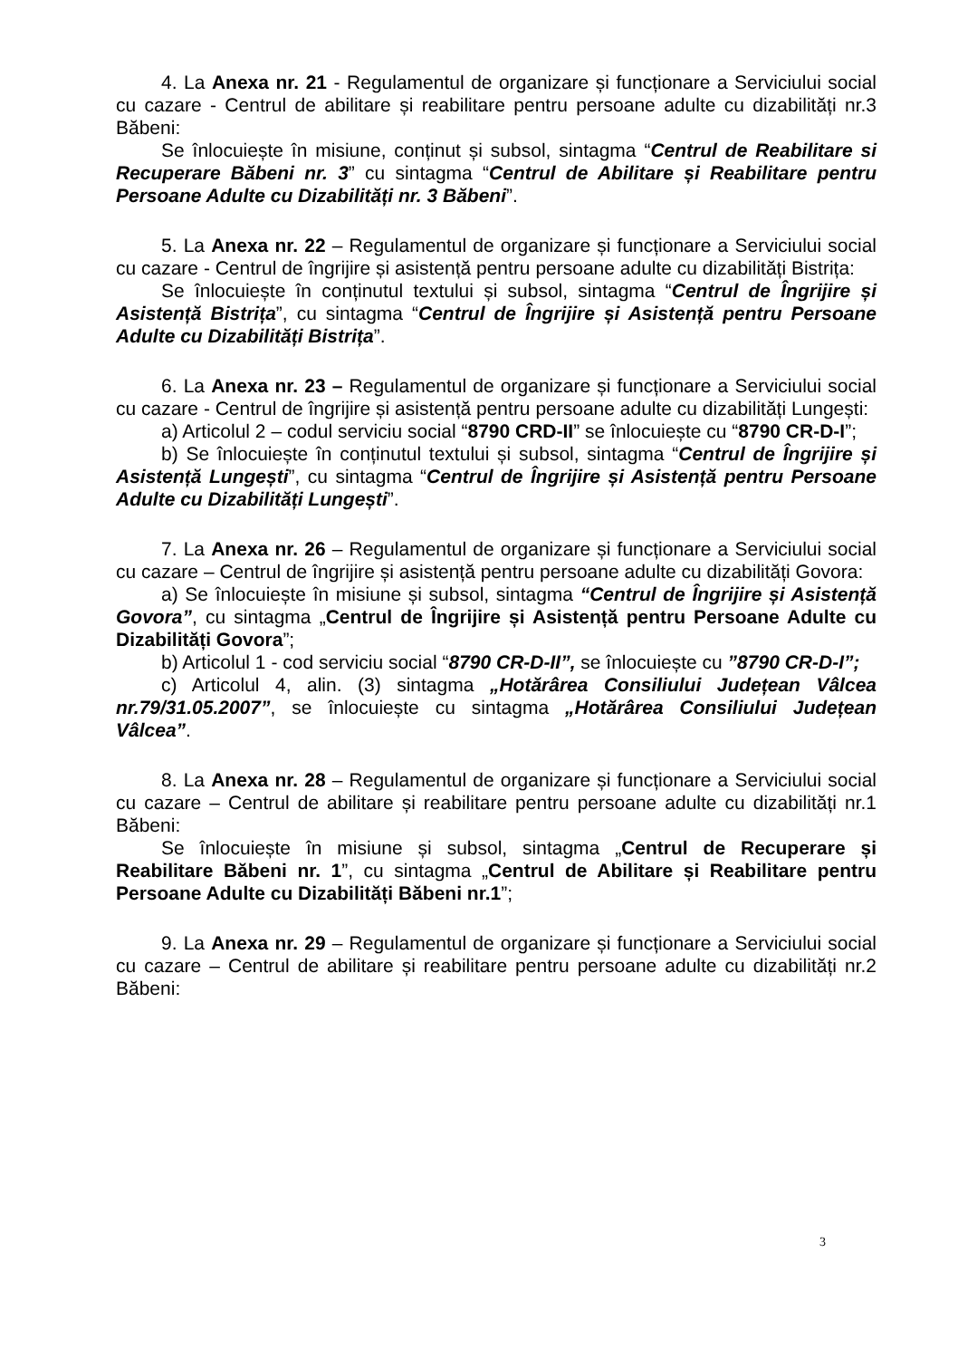4. La Anexa nr. 21 - Regulamentul de organizare și funcționare a Serviciului social cu cazare - Centrul de abilitare și reabilitare pentru persoane adulte cu dizabilități nr.3 Băbeni:
Se înlocuiește în misiune, conținut și subsol, sintagma “Centrul de Reabilitare si Recuperare Băbeni nr. 3” cu sintagma “Centrul de Abilitare și Reabilitare pentru Persoane Adulte cu Dizabilități nr. 3 Băbeni”.
5. La Anexa nr. 22 – Regulamentul de organizare și funcționare a Serviciului social cu cazare - Centrul de îngrijire și asistență pentru persoane adulte cu dizabilități Bistrița:
Se înlocuiește în conținutul textului și subsol, sintagma “Centrul de Îngrijire și Asistență Bistrița”, cu sintagma “Centrul de Îngrijire și Asistență pentru Persoane Adulte cu Dizabilități Bistrița”.
6. La Anexa nr. 23 – Regulamentul de organizare și funcționare a Serviciului social cu cazare - Centrul de îngrijire și asistență pentru persoane adulte cu dizabilități Lungești:
a) Articolul 2 – codul serviciu social “8790 CRD-II” se înlocuiește cu “8790 CR-D-I”;
b) Se înlocuiește în conținutul textului și subsol, sintagma “Centrul de Îngrijire și Asistență Lungești”, cu sintagma “Centrul de Îngrijire și Asistență pentru Persoane Adulte cu Dizabilități Lungești”.
7. La Anexa nr. 26 – Regulamentul de organizare și funcționare a Serviciului social cu cazare – Centrul de îngrijire și asistență pentru persoane adulte cu dizabilități Govora:
a) Se înlocuiește în misiune și subsol, sintagma “Centrul de Îngrijire și Asistență Govora”, cu sintagma „Centrul de Îngrijire și Asistență pentru Persoane Adulte cu Dizabilități Govora”;
b) Articolul 1 - cod serviciu social “8790 CR-D-II”, se înlocuiește cu ”8790 CR-D-I”;
c) Articolul 4, alin. (3) sintagma „Hotărârea Consiliului Județean Vâlcea nr.79/31.05.2007”, se înlocuiește cu sintagma „Hotărârea Consiliului Județean Vâlcea”.
8. La Anexa nr. 28 – Regulamentul de organizare și funcționare a Serviciului social cu cazare – Centrul de abilitare și reabilitare pentru persoane adulte cu dizabilități nr.1 Băbeni:
Se înlocuiește în misiune și subsol, sintagma „Centrul de Recuperare și Reabilitare Băbeni nr. 1”, cu sintagma „Centrul de Abilitare și Reabilitare pentru Persoane Adulte cu Dizabilități Băbeni nr.1”;
9. La Anexa nr. 29 – Regulamentul de organizare și funcționare a Serviciului social cu cazare – Centrul de abilitare și reabilitare pentru persoane adulte cu dizabilități nr.2 Băbeni:
3